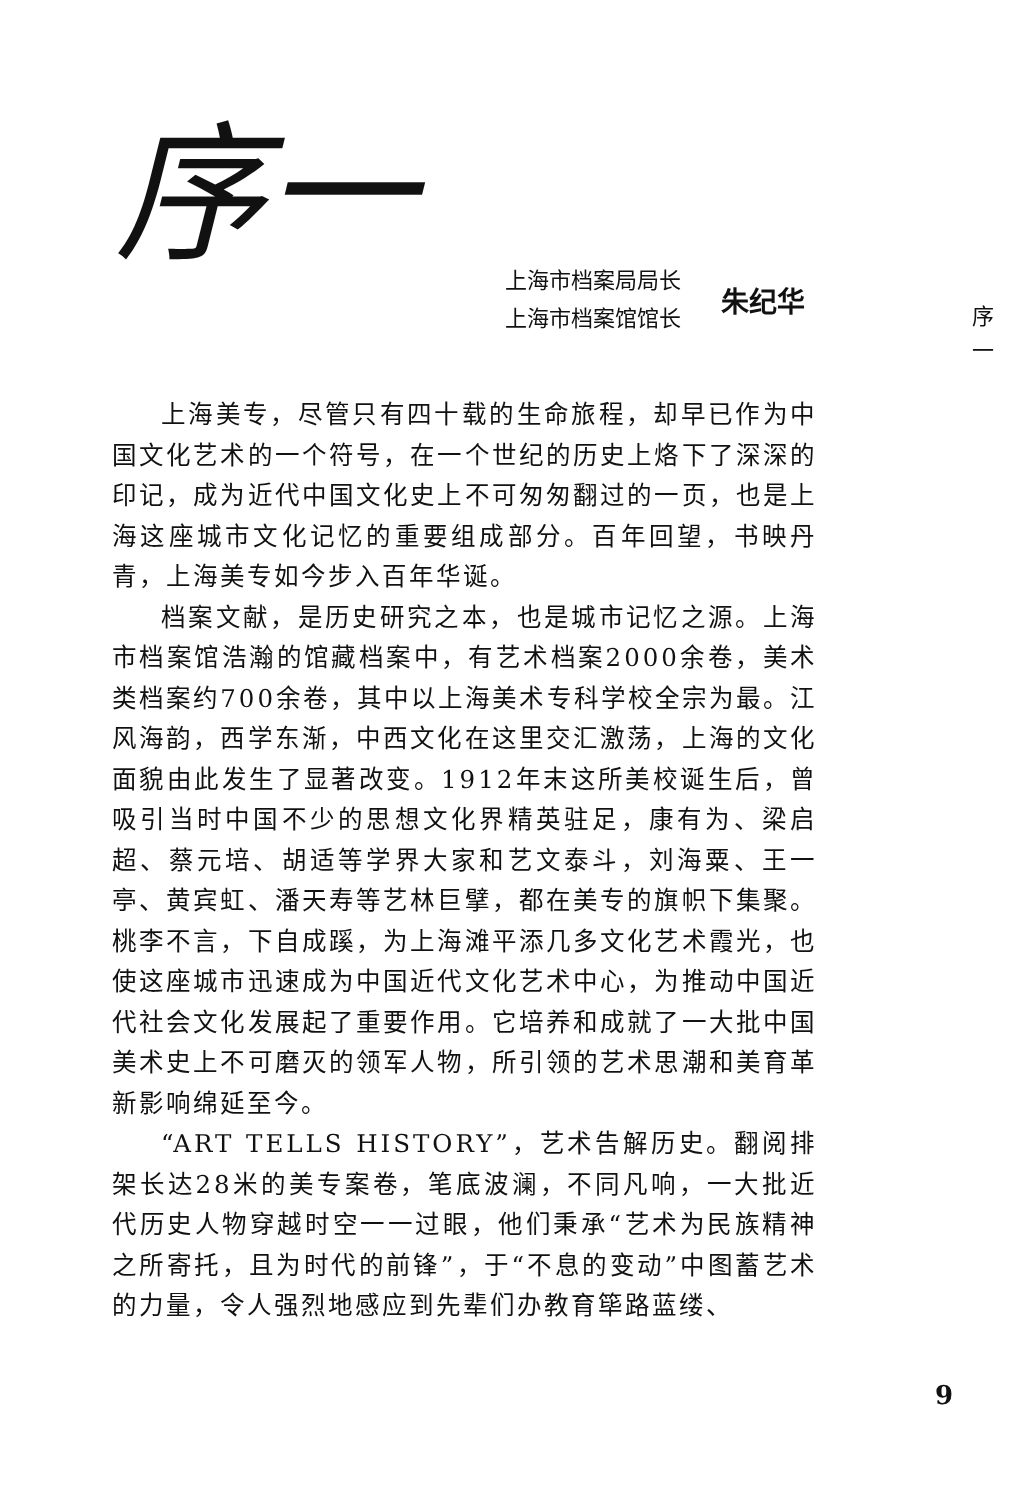序一
上海市档案局局长
上海市档案馆馆长
朱纪华
序
一
上海美专，尽管只有四十载的生命旅程，却早已作为中国文化艺术的一个符号，在一个世纪的历史上烙下了深深的印记，成为近代中国文化史上不可匆匆翻过的一页，也是上海这座城市文化记忆的重要组成部分。百年回望，书映丹青，上海美专如今步入百年华诞。
档案文献，是历史研究之本，也是城市记忆之源。上海市档案馆浩瀚的馆藏档案中，有艺术档案2000余卷，美术类档案约700余卷，其中以上海美术专科学校全宗为最。江风海韵，西学东渐，中西文化在这里交汇激荡，上海的文化面貌由此发生了显著改变。1912年末这所美校诞生后，曾吸引当时中国不少的思想文化界精英驻足，康有为、梁启超、蔡元培、胡适等学界大家和艺文泰斗，刘海粟、王一亭、黄宾虹、潘天寿等艺林巨擘，都在美专的旗帜下集聚。桃李不言，下自成蹊，为上海滩平添几多文化艺术霞光，也使这座城市迅速成为中国近代文化艺术中心，为推动中国近代社会文化发展起了重要作用。它培养和成就了一大批中国美术史上不可磨灭的领军人物，所引领的艺术思潮和美育革新影响绵延至今。
“ART TELLS HISTORY”，艺术告解历史。翻阅排架长达28米的美专案卷，笔底波澜，不同凡响，一大批近代历史人物穿越时空一一过眼，他们秉承“艺术为民族精神之所寄托，且为时代的前锋”，于“不息的变动”中图蓄艺术的力量，令人强烈地感应到先辈们办教育筚路蓝缕、
9